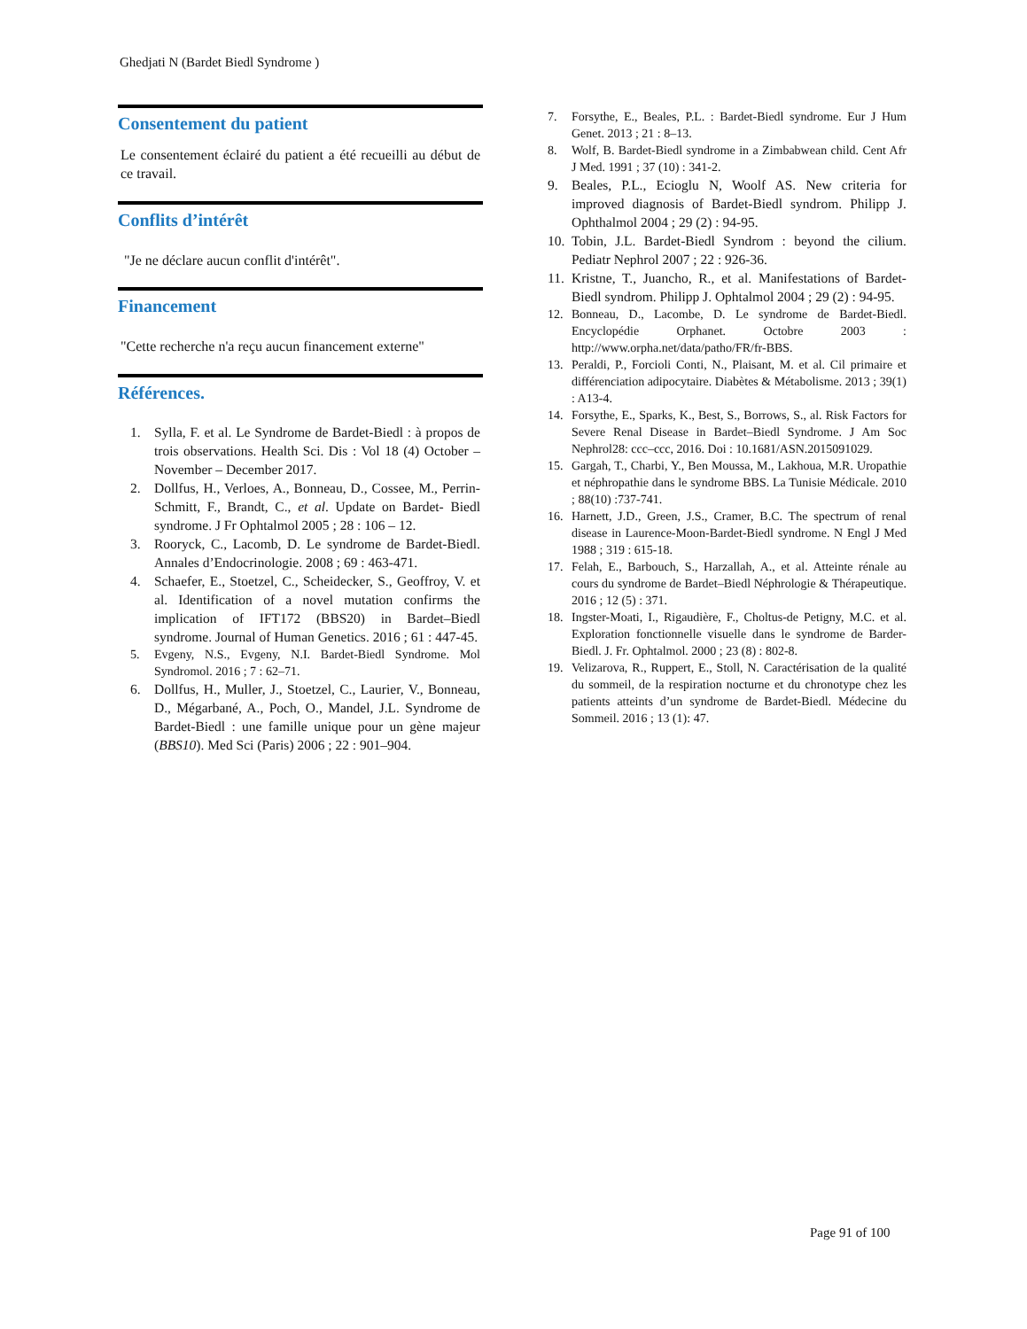Ghedjati N (Bardet Biedl Syndrome )
Consentement du patient
Le consentement éclairé du patient a été recueilli au début de ce travail.
Conflits d’intérêt
"Je ne déclare aucun conflit d'intérêt".
Financement
"Cette recherche n'a reçu aucun financement externe"
Références.
1. Sylla, F. et al. Le Syndrome de Bardet-Biedl : à propos de trois observations. Health Sci. Dis : Vol 18 (4) October – November – December 2017.
2. Dollfus, H., Verloes, A., Bonneau, D., Cossee, M., Perrin-Schmitt, F., Brandt, C., et al. Update on Bardet- Biedl syndrome. J Fr Ophtalmol 2005 ; 28 : 106 – 12.
3. Rooryck, C., Lacomb, D. Le syndrome de Bardet-Biedl. Annales d’Endocrinologie. 2008 ; 69 : 463-471.
4. Schaefer, E., Stoetzel, C., Scheidecker, S., Geoffroy, V. et al. Identification of a novel mutation confirms the implication of IFT172 (BBS20) in Bardet–Biedl syndrome. Journal of Human Genetics. 2016 ; 61 : 447-45.
5. Evgeny, N.S., Evgeny, N.I. Bardet-Biedl Syndrome. Mol Syndromol. 2016 ; 7 : 62–71.
6. Dollfus, H., Muller, J., Stoetzel, C., Laurier, V., Bonneau, D., Mégarbané, A., Poch, O., Mandel, J.L. Syndrome de Bardet-Biedl : une famille unique pour un gène majeur (BBS10). Med Sci (Paris) 2006 ; 22 : 901–904.
7. Forsythe, E., Beales, P.L. : Bardet-Biedl syndrome. Eur J Hum Genet. 2013 ; 21 : 8–13.
8. Wolf, B. Bardet-Biedl syndrome in a Zimbabwean child. Cent Afr J Med. 1991 ; 37 (10) : 341-2.
9. Beales, P.L., Ecioglu N, Woolf AS. New criteria for improved diagnosis of Bardet-Biedl syndrom. Philipp J. Ophthalmol 2004 ; 29 (2) : 94-95.
10. Tobin, J.L. Bardet-Biedl Syndrom : beyond the cilium. Pediatr Nephrol 2007 ; 22 : 926-36.
11. Kristne, T., Juancho, R., et al. Manifestations of Bardet-Biedl syndrom. Philipp J. Ophtalmol 2004 ; 29 (2) : 94-95.
12. Bonneau, D., Lacombe, D. Le syndrome de Bardet-Biedl. Encyclopédie Orphanet. Octobre 2003 : http://www.orpha.net/data/patho/FR/fr-BBS.
13. Peraldi, P., Forcioli Conti, N., Plaisant, M. et al. Cil primaire et différenciation adipocytaire. Diabètes & Métabolisme. 2013 ; 39(1) : A13-4.
14. Forsythe, E., Sparks, K., Best, S., Borrows, S., al. Risk Factors for Severe Renal Disease in Bardet–Biedl Syndrome. J Am Soc Nephrol28: ccc–ccc, 2016. Doi : 10.1681/ASN.2015091029.
15. Gargah, T., Charbi, Y., Ben Moussa, M., Lakhoua, M.R. Uropathie et néphropathie dans le syndrome BBS. La Tunisie Médicale. 2010 ; 88(10) :737-741.
16. Harnett, J.D., Green, J.S., Cramer, B.C. The spectrum of renal disease in Laurence-Moon-Bardet-Biedl syndrome. N Engl J Med 1988 ; 319 : 615-18.
17. Felah, E., Barbouch, S., Harzallah, A., et al. Atteinte rénale au cours du syndrome de Bardet–Biedl Néphrologie & Thérapeutique. 2016 ; 12 (5) : 371.
18. Ingster-Moati, I., Rigaudière, F., Choltus-de Petigny, M.C. et al. Exploration fonctionnelle visuelle dans le syndrome de Barder-Biedl. J. Fr. Ophtalmol. 2000 ; 23 (8) : 802-8.
19. Velizarova, R., Ruppert, E., Stoll, N. Caractérisation de la qualité du sommeil, de la respiration nocturne et du chronotype chez les patients atteints d’un syndrome de Bardet-Biedl. Médecine du Sommeil. 2016 ; 13 (1): 47.
Page 91 of 100